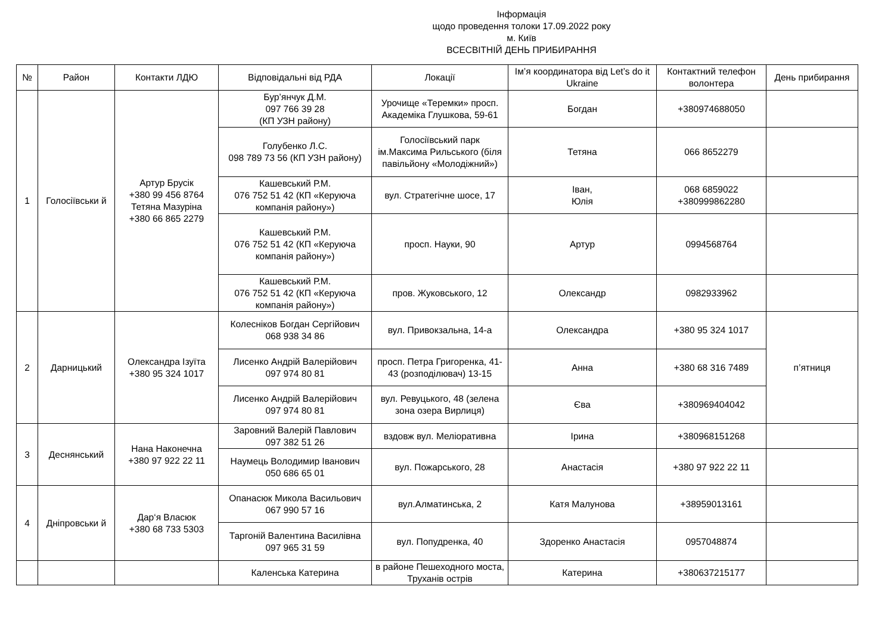Інформація
щодо проведення толоки 17.09.2022 року
м. Київ
ВСЕСВІТНІЙ ДЕНЬ ПРИБИРАННЯ
| № | Район | Контакти ЛДЮ | Відповідальні від РДА | Локації | Ім’я координатора від Let’s do it Ukraine | Контактний телефон волонтера | День прибирання |
| --- | --- | --- | --- | --- | --- | --- | --- |
| 1 | Голосіївськи й | Артур Брусік +380 99 456 8764 Тетяна Мазуріна +380 66 865 2279 | Бур’янчук Д.М. 097 766 39 28 (КП УЗН району) | Урочище «Теремки» просп. Академіка Глушкова, 59-61 | Богдан | +380974688050 | |
| | | | Голубенко Л.С. 098 789 73 56 (КП УЗН району) | Голосіївський парк ім.Максима Рильського (біля павільйону «Молодіжний») | Тетяна | 066 8652279 | |
| | | | Кашевський Р.М. 076 752 51 42 (КП «Керуюча компанія району») | вул. Стратегічне шосе, 17 | Іван, Юлія | 068 6859022 +380999862280 | |
| | | | Кашевський Р.М. 076 752 51 42 (КП «Керуюча компанія району») | просп. Науки, 90 | Артур | 0994568764 | |
| | | | Кашевський Р.М. 076 752 51 42 (КП «Керуюча компанія району») | пров. Жуковського, 12 | Олександр | 0982933962 | |
| 2 | Дарницький | Олександра Ізуїта +380 95 324 1017 | Колесніков Богдан Сергійович 068 938 34 86 | вул. Привокзальна, 14-а | Олександра | +380 95 324 1017 | п’ятниця |
| | | | Лисенко Андрій Валерійович 097 974 80 81 | просп. Петра Григоренка, 41-43 (розподілювач) 13-15 | Анна | +380 68 316 7489 | |
| | | | Лисенко Андрій Валерійович 097 974 80 81 | вул. Ревуцького, 48 (зелена зона озера Вирлиця) | Єва | +380969404042 | |
| 3 | Деснянський | Нана Наконечна +380 97 922 22 11 | Заровний Валерій Павлович 097 382 51 26 | вздовж вул. Меліоративна | Ірина | +380968151268 | |
| | | | Наумець Володимир Іванович 050 686 65 01 | вул. Пожарського, 28 | Анастасія | +380 97 922 22 11 | |
| 4 | Дніпровськи й | Дар‘я Власюк +380 68 733 5303 | Опанасюк Микола Васильович 067 990 57 16 | вул.Алматинська, 2 | Катя Малунова | +38959013161 | |
| | | | Таргоній Валентина Василівна 097 965 31 59 | вул. Попудренка, 40 | Здоренко Анастасія | 0957048874 | |
| | | | Каленська Катерина | в районе Пешеходного моста, Труханів острів | Катерина | +380637215177 | |